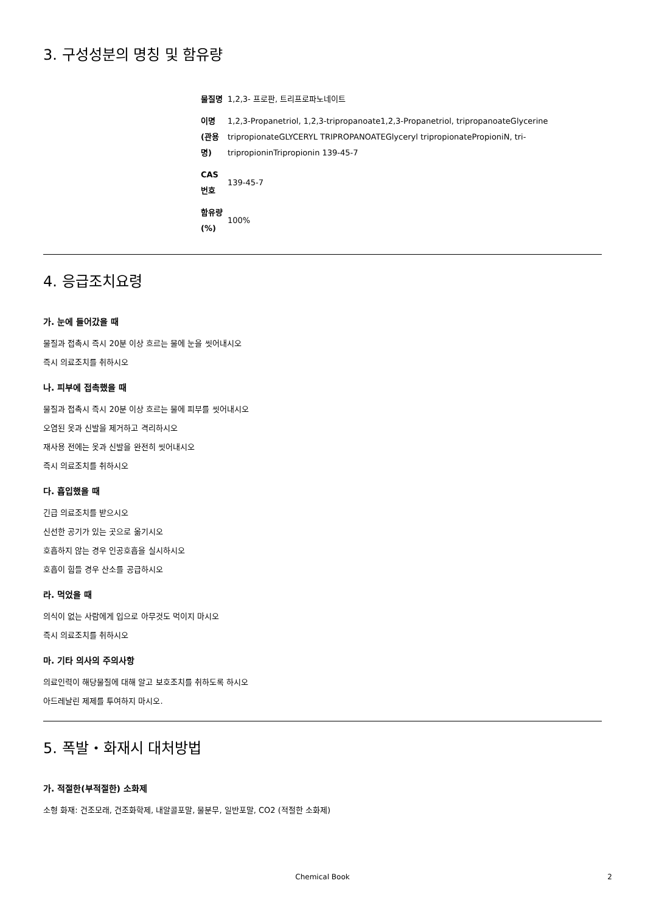3. 구성성분의 명칭 및 함유량
| 물질명 | 1,2,3- 프로판, 트리프로파노네이트 |
| 이명 (관용명) | 1,2,3-Propanetriol, 1,2,3-tripropanoate1,2,3-Propanetriol, tripropanoateGlycerine tripropionateGLYCERYL TRIPROPANOATEGlyceryl tripropionatePropioniN, tri-tripropioninTripropionin 139-45-7 |
| CAS 번호 | 139-45-7 |
| 함유량(%) | 100% |
4. 응급조치요령
가. 눈에 들어갔을 때
물질과 접촉시 즉시 20분 이상 흐르는 물에 눈을 씻어내시오
즉시 의료조치를 취하시오
나. 피부에 접촉했을 때
물질과 접촉시 즉시 20분 이상 흐르는 물에 피부를 씻어내시오
오염된 옷과 신발을 제거하고 격리하시오
재사용 전에는 옷과 신발을 완전히 씻어내시오
즉시 의료조치를 취하시오
다. 흡입했을 때
긴급 의료조치를 받으시오
신선한 공기가 있는 곳으로 옮기시오
호흡하지 않는 경우 인공호흡을 실시하시오
호흡이 힘들 경우 산소를 공급하시오
라. 먹었을 때
의식이 없는 사람에게 입으로 아무것도 먹이지 마시오
즉시 의료조치를 취하시오
마. 기타 의사의 주의사항
의료인력이 해당물질에 대해 알고 보호조치를 취하도록 하시오
아드레날린 제제를 투여하지 마시오.
5. 폭발・화재시 대처방법
가. 적절한(부적절한) 소화제
소형 화재: 건조모래, 건조화학제, 내알콜포말, 물분무, 일반포말, CO2 (적절한 소화제)
Chemical Book 2